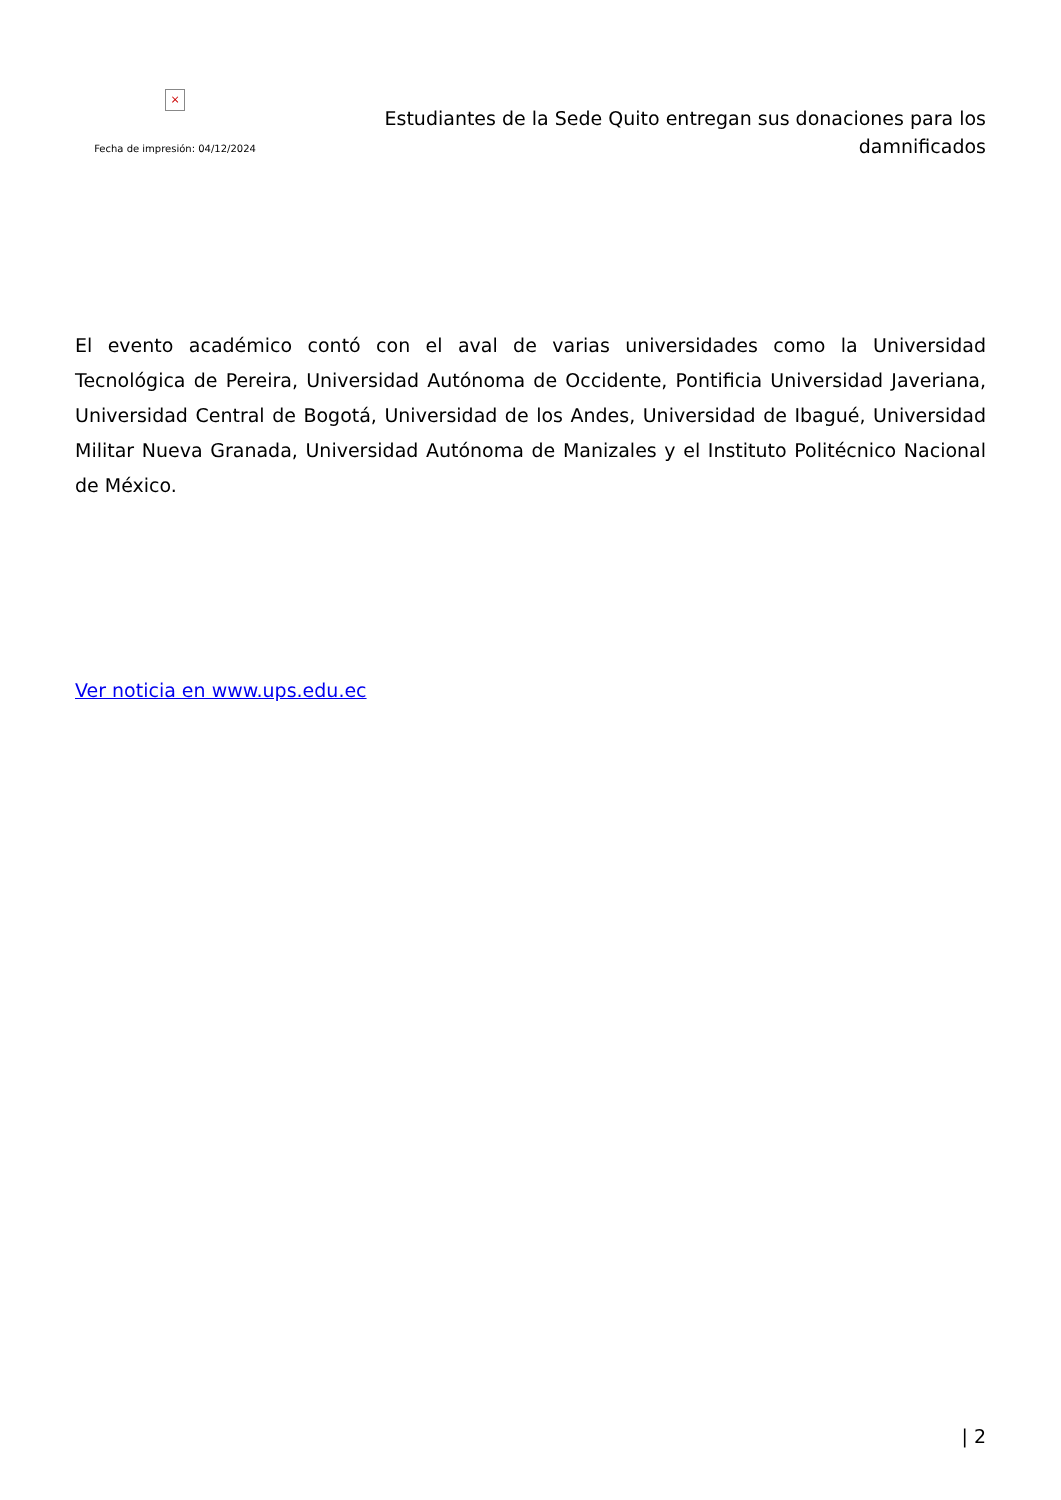×
Fecha de impresión: 04/12/2024
Estudiantes de la Sede Quito entregan sus donaciones para los damnificados
El evento académico contó con el aval de varias universidades como la Universidad Tecnológica de Pereira, Universidad Autónoma de Occidente, Pontificia Universidad Javeriana, Universidad Central de Bogotá, Universidad de los Andes, Universidad de Ibagué, Universidad Militar Nueva Granada, Universidad Autónoma de Manizales y el Instituto Politécnico Nacional de México.
Ver noticia en www.ups.edu.ec
| 2